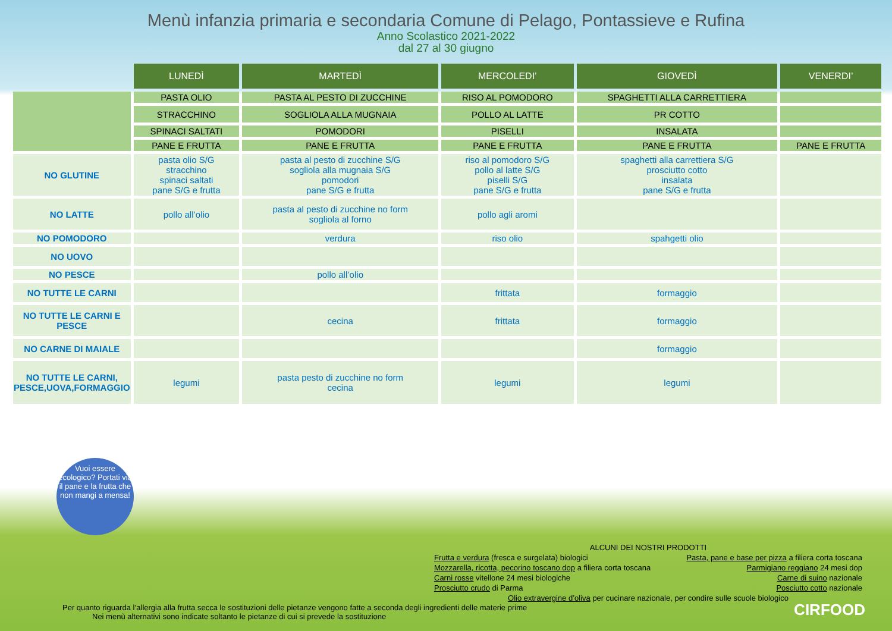Menù infanzia primaria e secondaria Comune di Pelago, Pontassieve e Rufina
Anno Scolastico 2021-2022
dal 27 al 30 giugno
| | LUNEDÌ | MARTEDÌ | MERCOLEDI’ | GIOVEDÌ | VENERDI’ |
| --- | --- | --- | --- | --- | --- |
| | PASTA OLIO | PASTA AL PESTO DI ZUCCHINE | RISO AL POMODORO | SPAGHETTI ALLA CARRETTIERA | |
| | STRACCHINO | SOGLIOLA ALLA MUGNAIA | POLLO AL LATTE | PR COTTO | |
| | SPINACI SALTATI | POMODORI | PISELLI | INSALATA | |
| | PANE E FRUTTA | PANE E FRUTTA | PANE E FRUTTA | PANE E FRUTTA | PANE E FRUTTA |
| NO GLUTINE | pasta olio S/G stracchino spinaci saltati pane S/G e frutta | pasta al pesto di zucchine S/G sogliola alla mugnaia S/G pomodori pane S/G e frutta | riso al pomodoro S/G pollo al latte S/G piselli S/G pane S/G e frutta | spaghetti alla carrettiera S/G prosciutto cotto insalata pane S/G e frutta | |
| NO LATTE | pollo all’olio | pasta al pesto di zucchine no form sogliola al forno | pollo agli aromi | | |
| NO POMODORO | | verdura | riso olio | spahgetti olio | |
| NO UOVO | | | | | |
| NO PESCE | | pollo all’olio | | | |
| NO TUTTE LE CARNI | | | frittata | formaggio | |
| NO TUTTE LE CARNI E PESCE | | cecina | frittata | formaggio | |
| NO CARNE DI MAIALE | | | | formaggio | |
| NO TUTTE LE CARNI, PESCE,UOVA,FORMAGGIO | legumi | pasta pesto di zucchine no form cecina | legumi | legumi | |
Vuoi essere ecologico? Portati via il pane e la frutta che non mangi a mensa!
ALCUNI DEI NOSTRI PRODOTTI
Frutta e verdura (fresca e surgelata) biologici Pasta, pane e base per pizza a filiera corta toscana
Mozzarella, ricotta, pecorino toscano dop a filiera corta toscana Parmigiano reggiano 24 mesi dop
Carni rosse vitellone 24 mesi biologiche Carne di suino nazionale
Prosciutto crudo di Parma Posciutto cotto nazionale
Olio extravergine d’oliva per cucinare nazionale, per condire sulle scuole biologico
Per quanto riguarda l’allergia alla frutta secca le sostituzioni delle pietanze vengono fatte a seconda degli ingredienti delle materie prime
Nei menù alternativi sono indicate soltanto le pietanze di cui si prevede la sostituzione
CIRFOOD